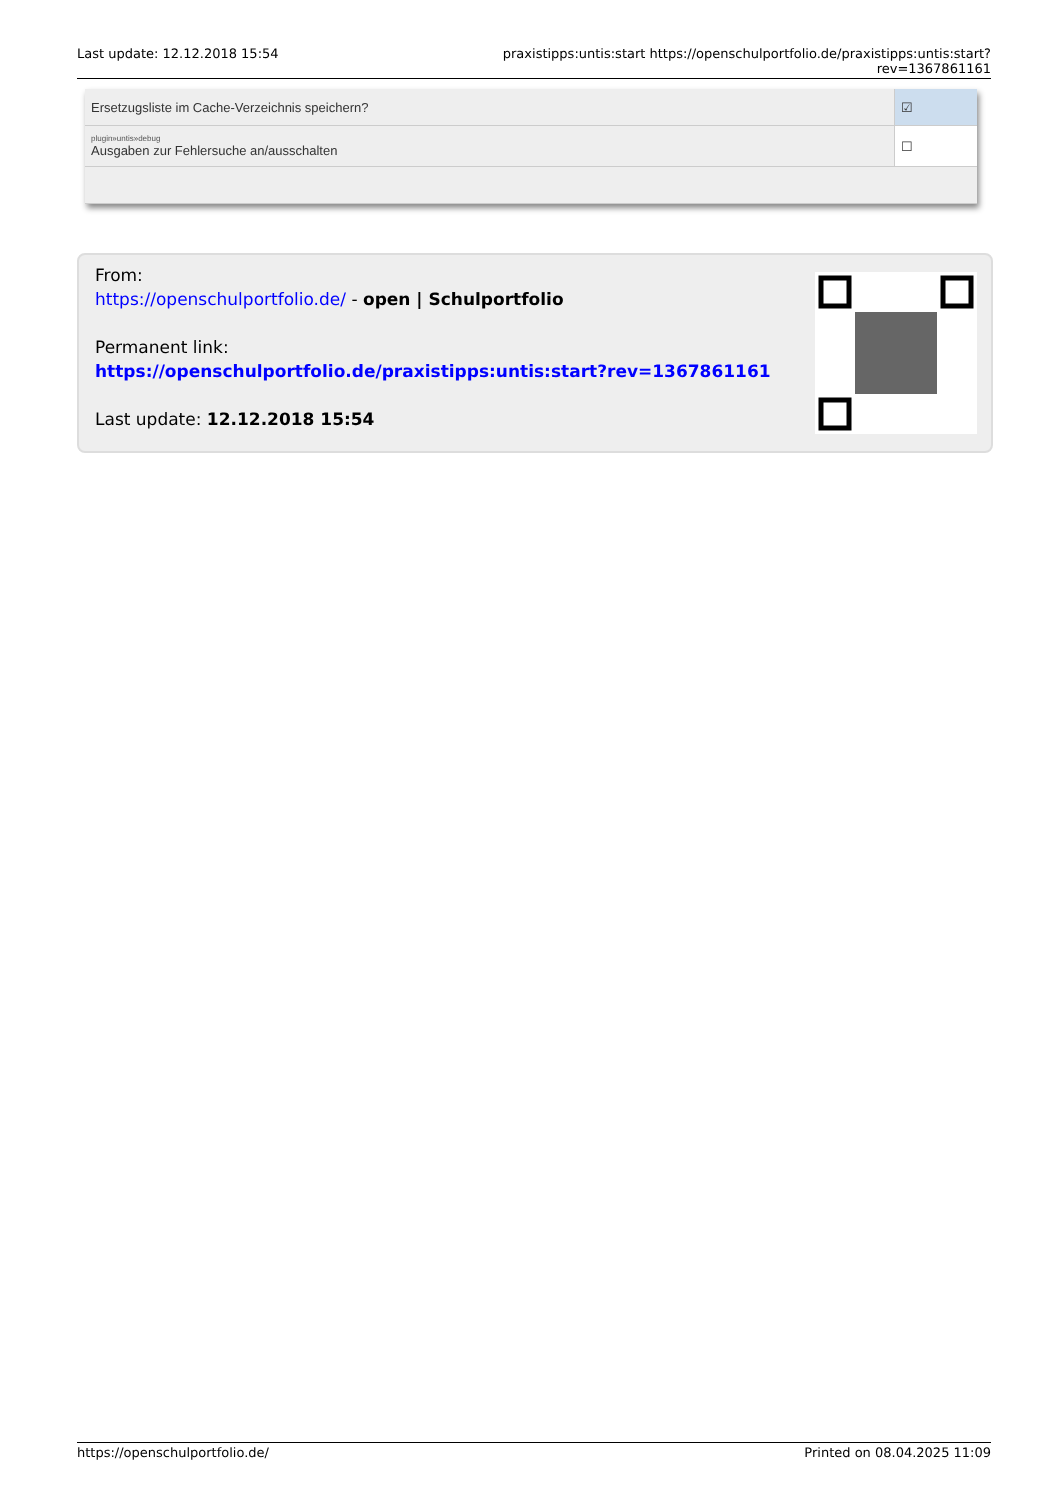Last update: 12.12.2018 15:54 praxistipps:untis:start https://openschulportfolio.de/praxistipps:untis:start?rev=1367861161
| Ersetzugsliste im Cache-Verzeichnis speichern? | ☑ |
| plugin»untis»debug Ausgaben zur Fehlersuche an/ausschalten | ☐ |
From:
https://openschulportfolio.de/ - open | Schulportfolio
Permanent link:
https://openschulportfolio.de/praxistipps:untis:start?rev=1367861161
Last update: 12.12.2018 15:54
https://openschulportfolio.de/ Printed on 08.04.2025 11:09